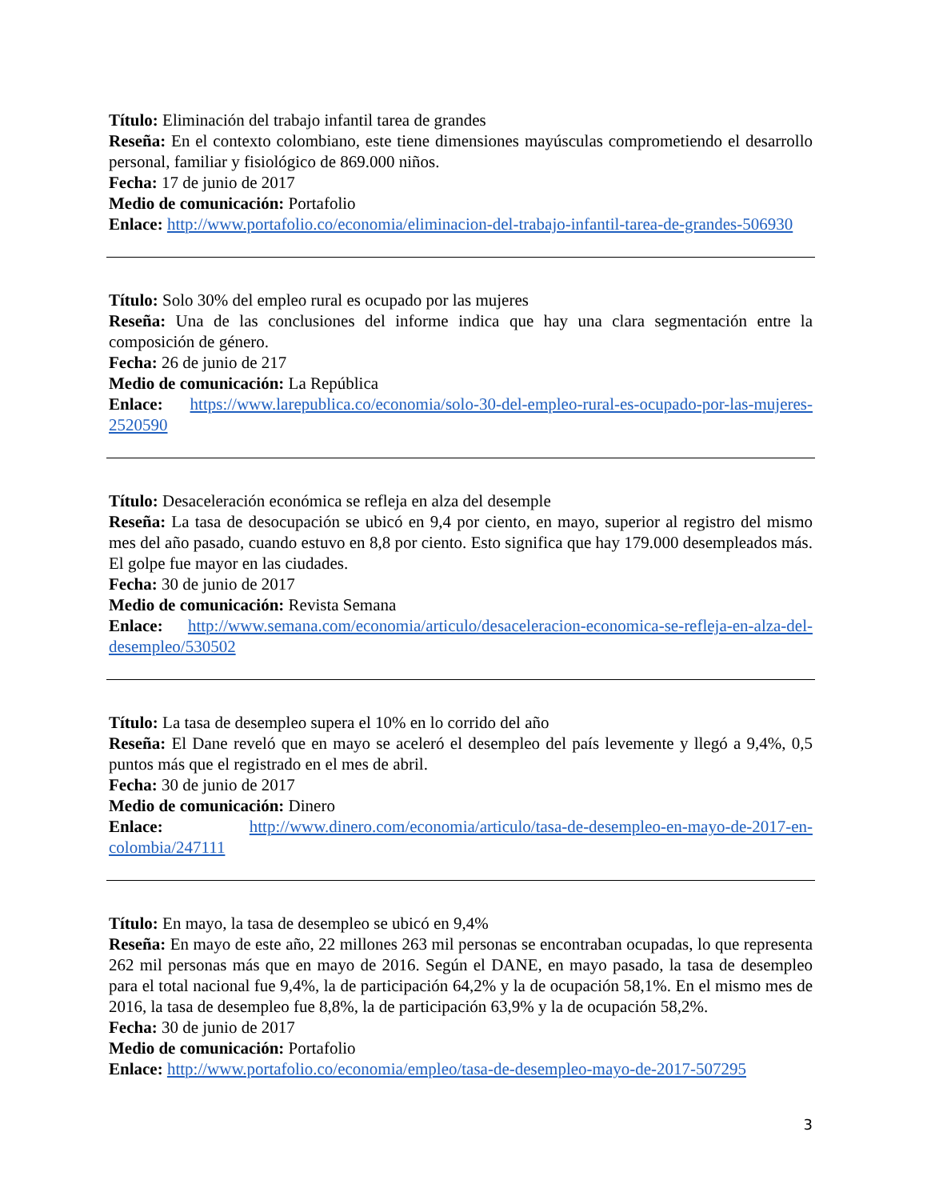Título: Eliminación del trabajo infantil tarea de grandes
Reseña: En el contexto colombiano, este tiene dimensiones mayúsculas comprometiendo el desarrollo personal, familiar y fisiológico de 869.000 niños.
Fecha: 17 de junio de 2017
Medio de comunicación: Portafolio
Enlace: http://www.portafolio.co/economia/eliminacion-del-trabajo-infantil-tarea-de-grandes-506930
Título: Solo 30% del empleo rural es ocupado por las mujeres
Reseña: Una de las conclusiones del informe indica que hay una clara segmentación entre la composición de género.
Fecha: 26 de junio de 217
Medio de comunicación: La República
Enlace: https://www.larepublica.co/economia/solo-30-del-empleo-rural-es-ocupado-por-las-mujeres-2520590
Título: Desaceleración económica se refleja en alza del desemple
Reseña: La tasa de desocupación se ubicó en 9,4 por ciento, en mayo, superior al registro del mismo mes del año pasado, cuando estuvo en 8,8 por ciento. Esto significa que hay 179.000 desempleados más. El golpe fue mayor en las ciudades.
Fecha: 30 de junio de 2017
Medio de comunicación: Revista Semana
Enlace: http://www.semana.com/economia/articulo/desaceleracion-economica-se-refleja-en-alza-del-desempleo/530502
Título: La tasa de desempleo supera el 10% en lo corrido del año
Reseña: El Dane reveló que en mayo se aceleró el desempleo del país levemente y llegó a 9,4%, 0,5 puntos más que el registrado en el mes de abril.
Fecha: 30 de junio de 2017
Medio de comunicación: Dinero
Enlace: http://www.dinero.com/economia/articulo/tasa-de-desempleo-en-mayo-de-2017-en-colombia/247111
Título: En mayo, la tasa de desempleo se ubicó en 9,4%
Reseña: En mayo de este año, 22 millones 263 mil personas se encontraban ocupadas, lo que representa 262 mil personas más que en mayo de 2016. Según el DANE, en mayo pasado, la tasa de desempleo para el total nacional fue 9,4%, la de participación 64,2% y la de ocupación 58,1%. En el mismo mes de 2016, la tasa de desempleo fue 8,8%, la de participación 63,9% y la de ocupación 58,2%.
Fecha: 30 de junio de 2017
Medio de comunicación: Portafolio
Enlace: http://www.portafolio.co/economia/empleo/tasa-de-desempleo-mayo-de-2017-507295
3